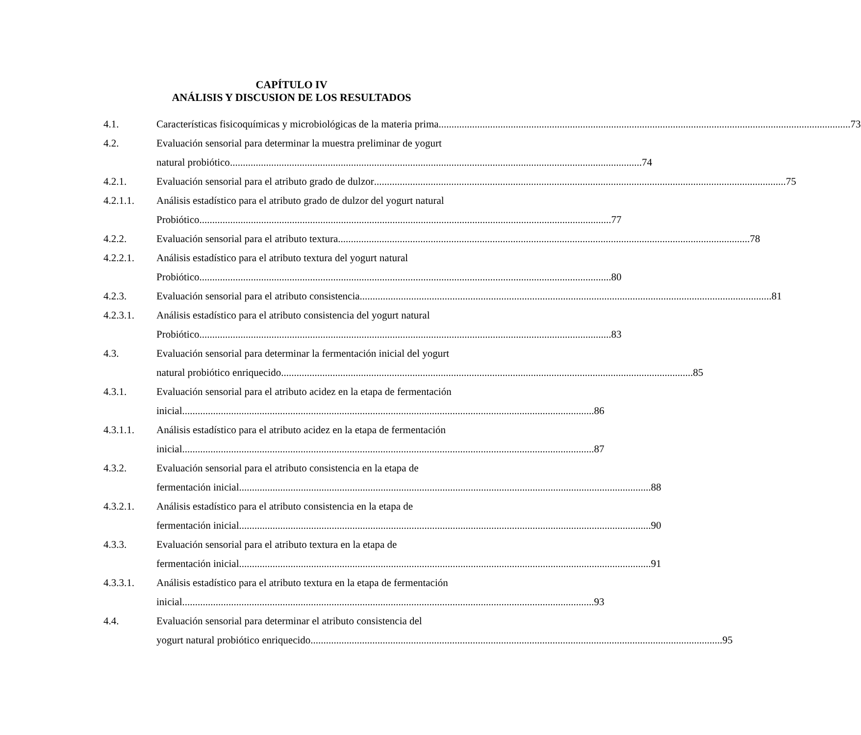CAPÍTULO IV
ANÁLISIS Y DISCUSION DE LOS RESULTADOS
4.1. Características fisicoquímicas y microbiológicas de la materia prima 73
4.2. Evaluación sensorial para determinar la muestra preliminar de yogurt
natural probiótico 74
4.2.1. Evaluación sensorial para el atributo grado de dulzor 75
4.2.1.1. Análisis estadístico para el atributo grado de dulzor del yogurt natural
Probiótico 77
4.2.2. Evaluación sensorial para el atributo textura 78
4.2.2.1. Análisis estadístico para el atributo textura del yogurt natural
Probiótico 80
4.2.3. Evaluación sensorial para el atributo consistencia 81
4.2.3.1. Análisis estadístico para el atributo consistencia del yogurt natural
Probiótico 83
4.3. Evaluación sensorial para determinar la fermentación inicial del yogurt
natural probiótico enriquecido 85
4.3.1. Evaluación sensorial para el atributo acidez en la etapa de fermentación
inicial 86
4.3.1.1. Análisis estadístico para el atributo acidez en la etapa de fermentación
inicial 87
4.3.2. Evaluación sensorial para el atributo consistencia en la etapa de
fermentación inicial 88
4.3.2.1. Análisis estadístico para el atributo consistencia en la etapa de
fermentación inicial 90
4.3.3. Evaluación sensorial para el atributo textura en la etapa de
fermentación inicial 91
4.3.3.1. Análisis estadístico para el atributo textura en la etapa de fermentación
inicial 93
4.4. Evaluación sensorial para determinar el atributo consistencia del
yogurt natural probiótico enriquecido 95